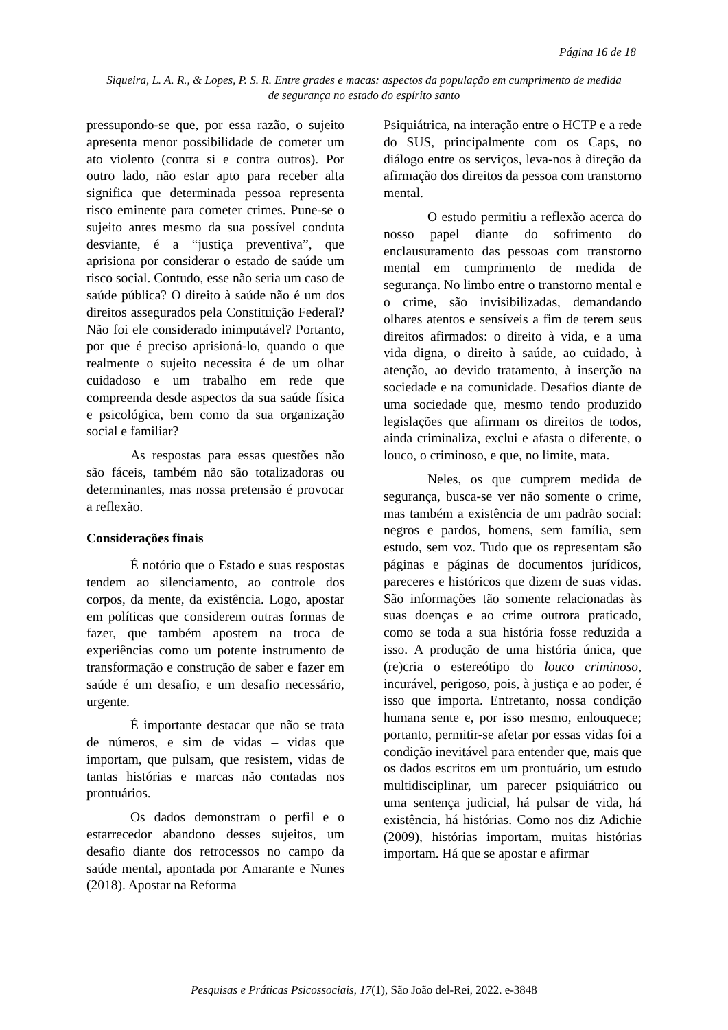Página 16 de 18
Siqueira, L. A. R., & Lopes, P. S. R. Entre grades e macas: aspectos da população em cumprimento de medida
de segurança no estado do espírito santo
pressupondo-se que, por essa razão, o sujeito apresenta menor possibilidade de cometer um ato violento (contra si e contra outros). Por outro lado, não estar apto para receber alta significa que determinada pessoa representa risco eminente para cometer crimes. Pune-se o sujeito antes mesmo da sua possível conduta desviante, é a “justiça preventiva”, que aprisiona por considerar o estado de saúde um risco social. Contudo, esse não seria um caso de saúde pública? O direito à saúde não é um dos direitos assegurados pela Constituição Federal? Não foi ele considerado inimputável? Portanto, por que é preciso aprisioná-lo, quando o que realmente o sujeito necessita é de um olhar cuidadoso e um trabalho em rede que compreenda desde aspectos da sua saúde física e psicológica, bem como da sua organização social e familiar?
As respostas para essas questões não são fáceis, também não são totalizadoras ou determinantes, mas nossa pretensão é provocar a reflexão.
Considerações finais
É notório que o Estado e suas respostas tendem ao silenciamento, ao controle dos corpos, da mente, da existência. Logo, apostar em políticas que considerem outras formas de fazer, que também apostem na troca de experiências como um potente instrumento de transformação e construção de saber e fazer em saúde é um desafio, e um desafio necessário, urgente.
É importante destacar que não se trata de números, e sim de vidas – vidas que importam, que pulsam, que resistem, vidas de tantas histórias e marcas não contadas nos prontuários.
Os dados demonstram o perfil e o estarrecedor abandono desses sujeitos, um desafio diante dos retrocessos no campo da saúde mental, apontada por Amarante e Nunes (2018). Apostar na Reforma
Psiquiátrica, na interação entre o HCTP e a rede do SUS, principalmente com os Caps, no diálogo entre os serviços, leva-nos à direção da afirmação dos direitos da pessoa com transtorno mental.
O estudo permitiu a reflexão acerca do nosso papel diante do sofrimento do enclausuramento das pessoas com transtorno mental em cumprimento de medida de segurança. No limbo entre o transtorno mental e o crime, são invisibilizadas, demandando olhares atentos e sensíveis a fim de terem seus direitos afirmados: o direito à vida, e a uma vida digna, o direito à saúde, ao cuidado, à atenção, ao devido tratamento, à inserção na sociedade e na comunidade. Desafios diante de uma sociedade que, mesmo tendo produzido legislações que afirmam os direitos de todos, ainda criminaliza, exclui e afasta o diferente, o louco, o criminoso, e que, no limite, mata.
Neles, os que cumprem medida de segurança, busca-se ver não somente o crime, mas também a existência de um padrão social: negros e pardos, homens, sem família, sem estudo, sem voz. Tudo que os representam são páginas e páginas de documentos jurídicos, pareceres e históricos que dizem de suas vidas. São informações tão somente relacionadas às suas doenças e ao crime outrora praticado, como se toda a sua história fosse reduzida a isso. A produção de uma história única, que (re)cria o estereótipo do louco criminoso, incurável, perigoso, pois, à justiça e ao poder, é isso que importa. Entretanto, nossa condição humana sente e, por isso mesmo, enlouquece; portanto, permitir-se afetar por essas vidas foi a condição inevitável para entender que, mais que os dados escritos em um prontuário, um estudo multidisciplinar, um parecer psiquiátrico ou uma sentença judicial, há pulsar de vida, há existência, há histórias. Como nos diz Adichie (2009), histórias importam, muitas histórias importam. Há que se apostar e afirmar
Pesquisas e Práticas Psicossociais, 17(1), São João del-Rei, 2022. e-3848